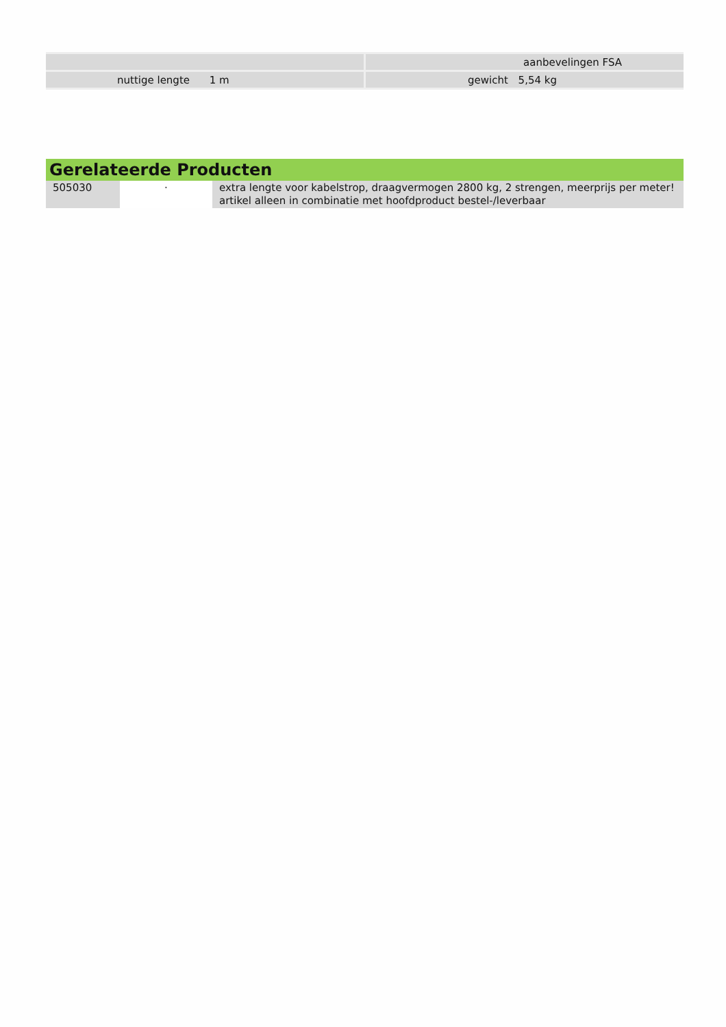| | | aanbevelingen FSA |
| nuttige lengte 1 m | | gewicht 5,54 kg |
Gerelateerde Producten
| 505030 | · | extra lengte voor kabelstrop, draagvermogen 2800 kg, 2 strengen, meerprijs per meter! artikel alleen in combinatie met hoofdproduct bestel-/leverbaar |